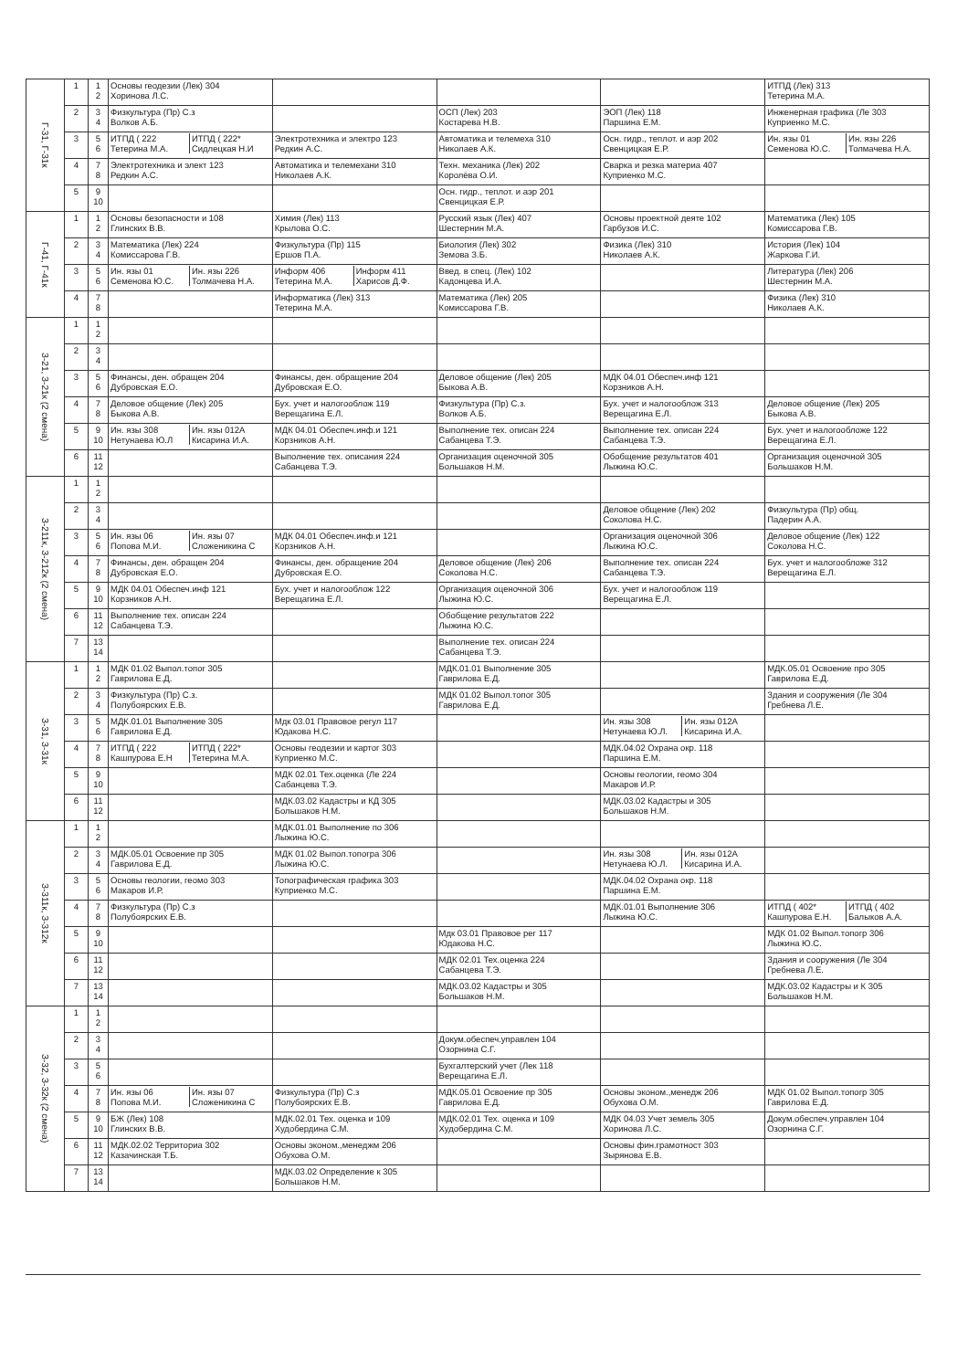| Г-31, Г-31к | 1 | 1 2 | Основы геодезии (Лек) 304 Хоринова Л.С. | | | | ИТПД (Лек) 313 Тетерина М.А. |
| | 2 | 3 4 | Физкультура (Пр) С.з Волков А.Б. | | ОСП (Лек) 203 Костарева Н.В. | ЭОП (Лек) 118 Паршина Е.М. | Инженерная графика (Ле 303 Куприенко М.С. |
| | 3 | 5 6 | ИТПД ( 222 Тетерина М.А. ИТПД ( 222* Сидлецкая Н.И | Электротехника и электро 123 Редкин А.С. | Автоматика и телемеха 310 Николаев А.К. | Осн. гидр., теплот. и аэр 202 Свенцицкая Е.Р. | Ин. язы 01 Семенова Ю.С. Ин. язы 226 Толмачева Н.А. |
| | 4 | 7 8 | Электротехника и элект 123 Редкин А.С. | Автоматика и телемехани 310 Николаев А.К. | Техн. механика (Лек) 202 Королёва О.И. | Сварка и резка материа 407 Куприенко М.С. | |
| | 5 | 9 10 | | | Осн. гидр., теплот. и аэр 201 Свенцицкая Е.Р. | | |
| Г-41, Г-41к | 1 | 1 2 | Основы безопасности и 108 Глинских В.В. | Химия (Лек) 113 Крылова О.С. | Русский язык (Лек) 407 Шестернин М.А. | Основы проектной деяте 102 Гарбузов И.С. | Математика (Лек) 105 Комиссарова Г.В. |
| | 2 | 3 4 | Математика (Лек) 224 Комиссарова Г.В. | Физкультура (Пр) 115 Ершов П.А. | Биология (Лек) 302 Земова З.Б. | Физика (Лек) 310 Николаев А.К. | История (Лек) 104 Жаркова Г.И. |
| | 3 | 5 6 | Ин. язы 01 Семенова Ю.С. Ин. язы 226 Толмачева Н.А. | Информ 406 Тетерина М.А. Информ 411 Харисов Д.Ф. | Введ. в спец. (Лек) 102 Кадонцева И.А. | | Литература (Лек) 206 Шестернин М.А. |
| | 4 | 7 8 | | Информатика (Лек) 313 Тетерина М.А. | Математика (Лек) 205 Комиссарова Г.В. | | Физика (Лек) 310 Николаев А.К. |
| З-21, З-21к (2 смена) | 1 | 1 2 | | | | | |
| | 2 | 3 4 | | | | | |
| | 3 | 5 6 | Финансы, ден. обращен 204 Дубровская Е.О. | Финансы, ден. обращение 204 Дубровская Е.О. | Деловое общение (Лек) 205 Быкова А.В. | МДК 04.01 Обеспеч.инф 121 Корзников А.Н. | |
| | 4 | 7 8 | Деловое общение (Лек) 205 Быкова А.В. | Бух. учет и налогооблож 119 Верещагина Е.Л. | Физкультура (Пр) С.з. Волков А.Б. | Бух. учет и налогооблож 313 Верещагина Е.Л. | Деловое общение (Лек) 205 Быкова А.В. |
| | 5 | 9 10 | Ин. язы 308 Нетунаева Ю.Л Ин. язы 012А Кисарина И.А. | МДК 04.01 Обеспеч.инф.и 121 Корзников А.Н. | Выполнение тех. описан 224 Сабанцева Т.Э. | Выполнение тех. описан 224 Сабанцева Т.Э. | Бух. учет и налогообложе 122 Верещагина Е.Л. |
| | 6 | 11 12 | | Выполнение тех. описания 224 Сабанцева Т.Э. | Организация оценочной 305 Большаков Н.М. | Обобщение результатов 401 Лыжина Ю.С. | Организация оценочной 305 Большаков Н.М. |
| З-211к, З-212к (2 смена) | 1 | 1 2 | | | | | |
| | 2 | 3 4 | | | | Деловое общение (Лек) 202 Соколова Н.С. | Физкультура (Пр) общ. Падерин А.А. |
| | 3 | 5 6 | Ин. язы 06 Попова М.И. Ин. язы 07 Сложеникина С | МДК 04.01 Обеспеч.инф.и 121 Корзников А.Н. | | Организация оценочной 306 Лыжина Ю.С. | Деловое общение (Лек) 122 Соколова Н.С. |
| | 4 | 7 8 | Финансы, ден. обращен 204 Дубровская Е.О. | Финансы, ден. обращение 204 Дубровская Е.О. | Деловое общение (Лек) 206 Соколова Н.С. | Выполнение тех. описан 224 Сабанцева Т.Э. | Бух. учет и налогообложе 312 Верещагина Е.Л. |
| | 5 | 9 10 | МДК 04.01 Обеспеч.инф 121 Корзников А.Н. | Бух. учет и налогооблож 122 Верещагина Е.Л. | Организация оценочной 306 Лыжина Ю.С. | Бух. учет и налогооблож 119 Верещагина Е.Л. | |
| | 6 | 11 12 | Выполнение тех. описан 224 Сабанцева Т.Э. | | Обобщение результатов 222 Лыжина Ю.С. | | |
| | 7 | 13 14 | | | Выполнение тех. описан 224 Сабанцева Т.Э. | | |
| З-31, З-31к | 1 | 1 2 | МДК 01.02 Выпол.топог 305 Гаврилова Е.Д. | | МДК.01.01 Выполнение 305 Гаврилова Е.Д. | | МДК.05.01 Освоение про 305 Гаврилова Е.Д. |
| | 2 | 3 4 | Физкультура (Пр) С.з. Полубоярских Е.В. | | МДК 01.02 Выпол.топог 305 Гаврилова Е.Д. | | Здания и сооружения (Ле 304 Гребнева Л.Е. |
| | 3 | 5 6 | МДК.01.01 Выполнение 305 Гаврилова Е.Д. | Мдк 03.01 Правовое регул 117 Юдакова Н.С. | | Ин. язы 308 Нетунаева Ю.Л. Ин. язы 012А Кисарина И.А. | |
| | 4 | 7 8 | ИТПД ( 222 Кашпурова Е.Н ИТПД ( 222* Тетерина М.А. | Основы геодезии и картог 303 Куприенко М.С. | | МДК.04.02 Охрана окр. 118 Паршина Е.М. | |
| | 5 | 9 10 | | МДК 02.01 Тех.оценка (Ле 224 Сабанцева Т.Э. | | Основы геологии, геомо 304 Макаров И.Р. | |
| | 6 | 11 12 | | МДК.03.02 Кадастры и КД 305 Большаков Н.М. | | МДК.03.02 Кадастры и 305 Большаков Н.М. | |
| З-311к, З-312к | 1 | 1 2 | | МДК.01.01 Выполнение по 306 Лыжина Ю.С. | | | |
| | 2 | 3 4 | МДК.05.01 Освоение пр 305 Гаврилова Е.Д. | МДК 01.02 Выпол.топогра 306 Лыжина Ю.С. | | Ин. язы 308 Нетунаева Ю.Л. Ин. язы 012А Кисарина И.А. | |
| | 3 | 5 6 | Основы геологии, геомо 303 Макаров И.Р. | Топографическая графика 303 Куприенко М.С. | | МДК.04.02 Охрана окр. 118 Паршина Е.М. | |
| | 4 | 7 8 | Физкультура (Пр) С.з Полубоярских Е.В. | | | МДК.01.01 Выполнение 306 Лыжина Ю.С. | ИТПД ( 402* Кашпурова Е.Н. ИТПД ( 402 Балыков А.А. |
| | 5 | 9 10 | | | Мдк 03.01 Правовое рег 117 Юдакова Н.С. | | МДК 01.02 Выпол.топогр 306 Лыжина Ю.С. |
| | 6 | 11 12 | | | МДК 02.01 Тех.оценка 224 Сабанцева Т.Э. | | Здания и сооружения (Ле 304 Гребнева Л.Е. |
| | 7 | 13 14 | | | МДК.03.02 Кадастры и 305 Большаков Н.М. | | МДК.03.02 Кадастры и К 305 Большаков Н.М. |
| З-32, З-32к (2 смена) | 1 | 1 2 | | | | | |
| | 2 | 3 4 | | | Докум.обеспеч.управлен 104 Озорнина С.Г. | | |
| | 3 | 5 6 | | | Бухгалтерский учет (Лек 118 Верещагина Е.Л. | | |
| | 4 | 7 8 | Ин. язы 06 Попова М.И. Ин. язы 07 Сложеникина С | Физкультура (Пр) С.з Полубоярских Е.В. | МДК.05.01 Освоение пр 305 Гаврилова Е.Д. | Основы эконом.,менедж 206 Обухова О.М. | МДК 01.02 Выпол.топогр 305 Гаврилова Е.Д. |
| | 5 | 9 10 | БЖ (Лек) 108 Глинских В.В. | МДК.02.01 Тех. оценка и 109 Худобердина С.М. | МДК.02.01 Тех. оценка и 109 Худобердина С.М. | МДК 04.03 Учет земель 305 Хоринова Л.С. | Докум.обеспеч.управлен 104 Озорнина С.Г. |
| | 6 | 11 12 | МДК.02.02 Территориа 302 Казачинская Т.Б. | Основы эконом.,менеджм 206 Обухова О.М. | | Основы фин.грамотност 303 Зырянова Е.В. | |
| | 7 | 13 14 | | МДК.03.02 Определение к 305 Большаков Н.М. | | | |